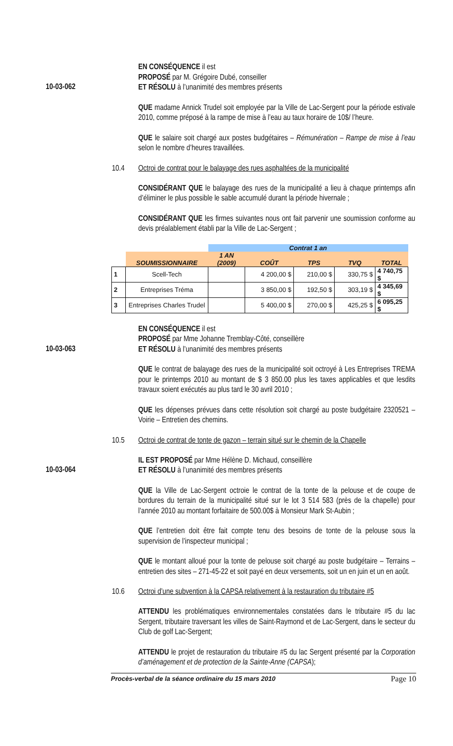EN CONSÉQUENCE il est
PROPOSÉ par M. Grégoire Dubé, conseiller
10-03-062
ET RÉSOLU à l’unanimité des membres présents
QUE madame Annick Trudel soit employée par la Ville de Lac-Sergent pour la période estivale 2010, comme préposé à la rampe de mise à l’eau au taux horaire de 10$/ l’heure.
QUE le salaire soit chargé aux postes budgétaires – Rémunération – Rampe de mise à l’eau selon le nombre d’heures travaillées.
10.4 Octroi de contrat pour le balayage des rues asphaltées de la municipalité
CONSIDÉRANT QUE le balayage des rues de la municipalité a lieu à chaque printemps afin d’éliminer le plus possible le sable accumulé durant la période hivernale ;
CONSIDÉRANT QUE les firmes suivantes nous ont fait parvenir une soumission conforme au devis préalablement établi par la Ville de Lac-Sergent ;
| | | Contrat 1 an | | | | | |
| | SOUMISSIONNAIRE | 1 AN (2009) | COÛT | TPS | TVQ | TOTAL | |
| 1 | Scell-Tech | | 4 200,00 $ | 210,00 $ | 330,75 $ | 4 740,75 $ | |
| 2 | Entreprises Tréma | | 3 850,00 $ | 192,50 $ | 303,19 $ | 4 345,69 $ | |
| 3 | Entreprises Charles Trudel | | 5 400,00 $ | 270,00 $ | 425,25 $ | 6 095,25 $ | |
EN CONSÉQUENCE il est
PROPOSÉ par Mme Johanne Tremblay-Côté, conseillère
10-03-063
ET RÉSOLU à l’unanimité des membres présents
QUE le contrat de balayage des rues de la municipalité soit octroyé à Les Entreprises TREMA pour le printemps 2010 au montant de $ 3 850.00 plus les taxes applicables et que lesdits travaux soient exécutés au plus tard le 30 avril 2010 ;
QUE les dépenses prévues dans cette résolution soit chargé au poste budgétaire 2320521 – Voirie – Entretien des chemins.
10.5 Octroi de contrat de tonte de gazon – terrain situé sur le chemin de la Chapelle
IL EST PROPOSÉ par Mme Hélène D. Michaud, conseillère
10-03-064
ET RÉSOLU à l’unanimité des membres présents
QUE la Ville de Lac-Sergent octroie le contrat de la tonte de la pelouse et de coupe de bordures du terrain de la municipalité situé sur le lot 3 514 583 (près de la chapelle) pour l’année 2010 au montant forfaitaire de 500.00$ à Monsieur Mark St-Aubin ;
QUE l’entretien doit être fait compte tenu des besoins de tonte de la pelouse sous la supervision de l’inspecteur municipal ;
QUE le montant alloué pour la tonte de pelouse soit chargé au poste budgétaire – Terrains – entretien des sites – 271-45-22 et soit payé en deux versements, soit un en juin et un en août.
10.6 Octroi d’une subvention à la CAPSA relativement à la restauration du tributaire #5
ATTENDU les problématiques environnementales constatées dans le tributaire #5 du lac Sergent, tributaire traversant les villes de Saint-Raymond et de Lac-Sergent, dans le secteur du Club de golf Lac-Sergent;
ATTENDU le projet de restauration du tributaire #5 du lac Sergent présenté par la Corporation d’aménagement et de protection de la Sainte-Anne (CAPSA);
Procès-verbal de la séance ordinaire du 15 mars 2010 Page 10